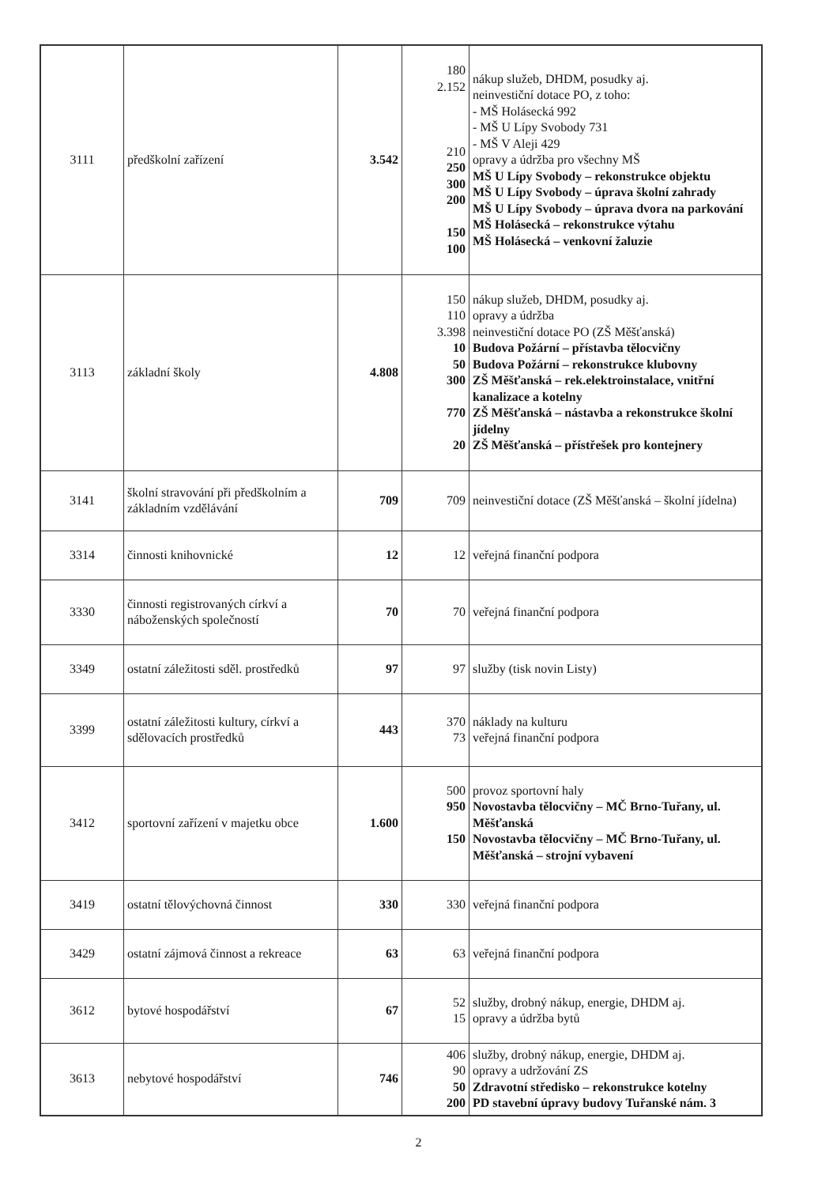| 3111 | předškolní zařízení | 3.542 | 180 2.152 210 250 300 200 150 100 | nákup služeb, DHDM, posudky aj. neinvestiční dotace PO, z toho: - MŠ Holásecká 992 - MŠ U Lípy Svobody 731 - MŠ V Aleji 429 opravy a údržba pro všechny MŠ MŠ U Lípy Svobody – rekonstrukce objektu MŠ U Lípy Svobody – úprava školní zahrady MŠ U Lípy Svobody – úprava dvora na parkování MŠ Holásecká – rekonstrukce výtahu MŠ Holásecká – venkovní žaluzie |
| 3113 | základní školy | 4.808 | 150 110 3.398 10 50 300 770 20 | nákup služeb, DHDM, posudky aj. opravy a údržba neinvestiční dotace PO (ZŠ Měšťanská) Budova Požární – přístavba tělocvičny Budova Požární – rekonstrukce klubovny ZŠ Měšťanská – rek.elektroinstalace, vnitřní kanalizace a kotelny ZŠ Měšťanská – nástavba a rekonstrukce školní jídelny ZŠ Měšťanská – přístřešek pro kontejnery |
| 3141 | školní stravování při předškolním a základním vzdělávání | 709 | 709 | neinvestiční dotace (ZŠ Měšťanská – školní jídelna) |
| 3314 | činnosti knihovnické | 12 | 12 | veřejná finanční podpora |
| 3330 | činnosti registrovaných církví a náboženských společností | 70 | 70 | veřejná finanční podpora |
| 3349 | ostatní záležitosti sděl. prostředků | 97 | 97 | služby (tisk novin Listy) |
| 3399 | ostatní záležitosti kultury, církví a sdělovacích prostředků | 443 | 370 73 | náklady na kulturu veřejná finanční podpora |
| 3412 | sportovní zařízení v majetku obce | 1.600 | 500 950 150 | provoz sportovní haly Novostavba tělocvičny – MČ Brno-Tuřany, ul. Měšťanská Novostavba tělocvičny – MČ Brno-Tuřany, ul. Měšťanská – strojní vybavení |
| 3419 | ostatní tělovýchovná činnost | 330 | 330 | veřejná finanční podpora |
| 3429 | ostatní zájmová činnost a rekreace | 63 | 63 | veřejná finanční podpora |
| 3612 | bytové hospodářství | 67 | 52 15 | služby, drobný nákup, energie, DHDM aj. opravy a údržba bytů |
| 3613 | nebytové hospodářství | 746 | 406 90 50 200 | služby, drobný nákup, energie, DHDM aj. opravy a udržování ZS Zdravotní středisko – rekonstrukce kotelny PD stavební úpravy budovy Tuřanské nám. 3 |
2